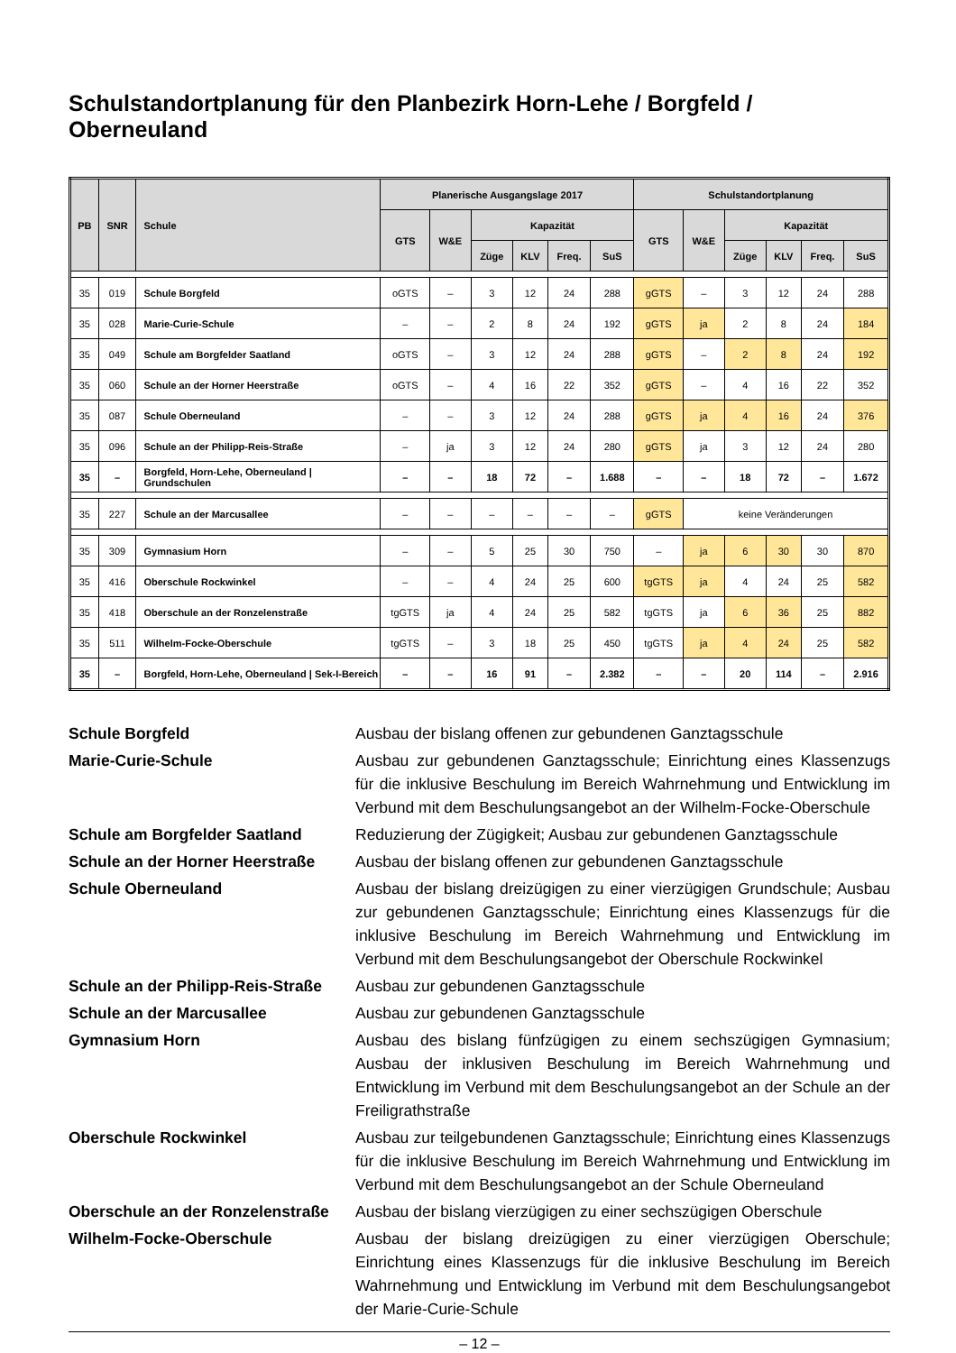Schulstandortplanung für den Planbezirk Horn-Lehe / Borgfeld / Oberneuland
| PB | SNR | Schule | Planerische Ausgangslage 2017 | | | | | | Schulstandortplanung | | | | | |
| --- | --- | --- | --- | --- | --- | --- | --- | --- | --- | --- | --- | --- | --- | --- |
| | | | GTS | W&E | Kapazität | | | | GTS | W&E | Kapazität | | | |
| | | | | | Züge | KLV | Freq. | SuS | | | Züge | KLV | Freq. | SuS |
| 35 | 019 | Schule Borgfeld | oGTS | – | 3 | 12 | 24 | 288 | gGTS | – | 3 | 12 | 24 | 288 |
| 35 | 028 | Marie-Curie-Schule | – | – | 2 | 8 | 24 | 192 | gGTS | ja | 2 | 8 | 24 | 184 |
| 35 | 049 | Schule am Borgfelder Saatland | oGTS | – | 3 | 12 | 24 | 288 | gGTS | – | 2 | 8 | 24 | 192 |
| 35 | 060 | Schule an der Horner Heerstraße | oGTS | – | 4 | 16 | 22 | 352 | gGTS | – | 4 | 16 | 22 | 352 |
| 35 | 087 | Schule Oberneuland | – | – | 3 | 12 | 24 | 288 | gGTS | ja | 4 | 16 | 24 | 376 |
| 35 | 096 | Schule an der Philipp-Reis-Straße | – | ja | 3 | 12 | 24 | 280 | gGTS | ja | 3 | 12 | 24 | 280 |
| 35 | – | Borgfeld, Horn-Lehe, Oberneuland / Grundschulen | – | – | 18 | 72 | – | 1.688 | – | – | 18 | 72 | – | 1.672 |
| 35 | 227 | Schule an der Marcusallee | – | – | – | – | – | – | gGTS | keine Veränderungen | | | | |
| 35 | 309 | Gymnasium Horn | – | – | 5 | 25 | 30 | 750 | – | ja | 6 | 30 | 30 | 870 |
| 35 | 416 | Oberschule Rockwinkel | – | – | 4 | 24 | 25 | 600 | tgGTS | ja | 4 | 24 | 25 | 582 |
| 35 | 418 | Oberschule an der Ronzelenstraße | tgGTS | ja | 4 | 24 | 25 | 582 | tgGTS | ja | 6 | 36 | 25 | 882 |
| 35 | 511 | Wilhelm-Focke-Oberschule | tgGTS | – | 3 | 18 | 25 | 450 | tgGTS | ja | 4 | 24 | 25 | 582 |
| 35 | – | Borgfeld, Horn-Lehe, Oberneuland / Sek-I-Bereich | – | – | 16 | 91 | – | 2.382 | – | – | 20 | 114 | – | 2.916 |
Schule Borgfeld
Ausbau der bislang offenen zur gebundenen Ganztagsschule
Marie-Curie-Schule
Ausbau zur gebundenen Ganztagsschule; Einrichtung eines Klassenzugs für die inklusive Beschulung im Bereich Wahrnehmung und Entwicklung im Verbund mit dem Beschulungsangebot an der Wilhelm-Focke-Oberschule
Schule am Borgfelder Saatland
Reduzierung der Zügigkeit; Ausbau zur gebundenen Ganztagsschule
Schule an der Horner Heerstraße
Ausbau der bislang offenen zur gebundenen Ganztagsschule
Schule Oberneuland
Ausbau der bislang dreizügigen zu einer vierzügigen Grundschule; Ausbau zur gebundenen Ganztagsschule; Einrichtung eines Klassenzugs für die inklusive Beschulung im Bereich Wahrnehmung und Entwicklung im Verbund mit dem Beschulungsangebot der Oberschule Rockwinkel
Schule an der Philipp-Reis-Straße
Ausbau zur gebundenen Ganztagsschule
Schule an der Marcusallee
Ausbau zur gebundenen Ganztagsschule
Gymnasium Horn
Ausbau des bislang fünfzügigen zu einem sechszügigen Gymnasium; Ausbau der inklusiven Beschulung im Bereich Wahrnehmung und Entwicklung im Verbund mit dem Beschulungsangebot an der Schule an der Freiligrathstraße
Oberschule Rockwinkel
Ausbau zur teilgebundenen Ganztagsschule; Einrichtung eines Klassenzugs für die inklusive Beschulung im Bereich Wahrnehmung und Entwicklung im Verbund mit dem Beschulungsangebot an der Schule Oberneuland
Oberschule an der Ronzelenstraße
Ausbau der bislang vierzügigen zu einer sechszügigen Oberschule
Wilhelm-Focke-Oberschule
Ausbau der bislang dreizügigen zu einer vierzügigen Oberschule; Einrichtung eines Klassenzugs für die inklusive Beschulung im Bereich Wahrnehmung und Entwicklung im Verbund mit dem Beschulungsangebot der Marie-Curie-Schule
– 12 –